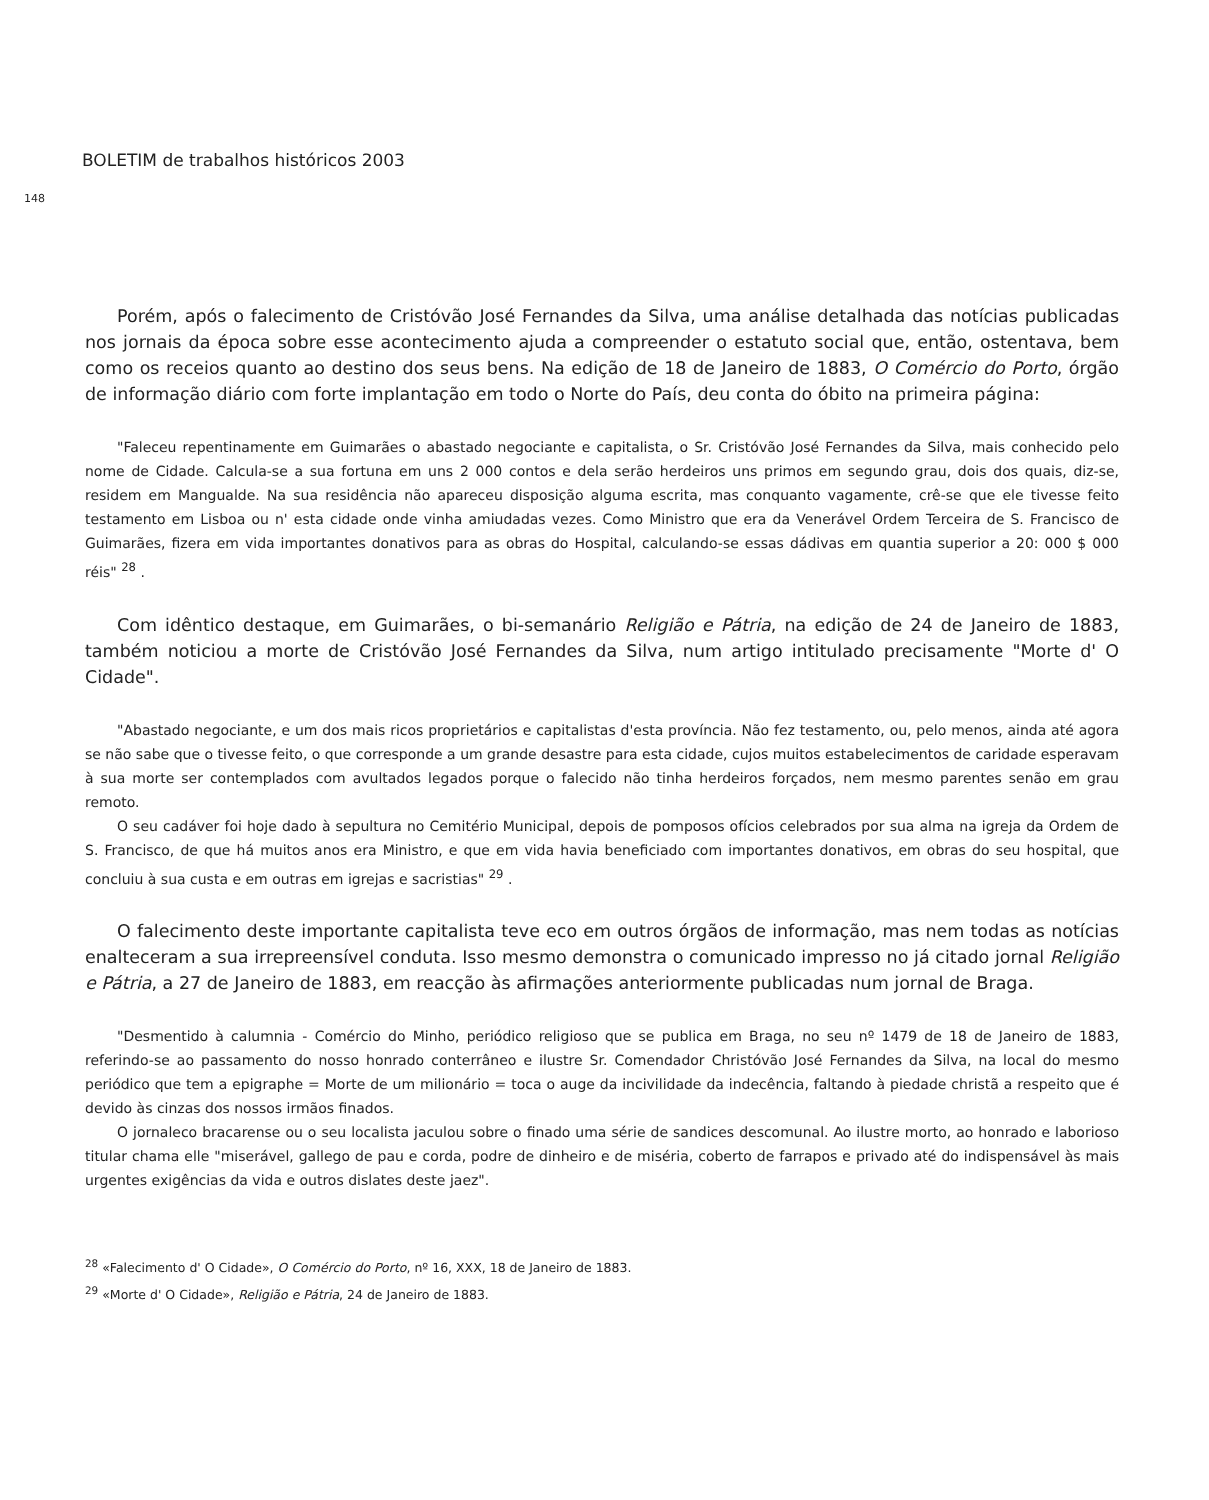BOLETIM de trabalhos históricos 2003
148
Porém, após o falecimento de Cristóvão José Fernandes da Silva, uma análise detalhada das notícias publicadas nos jornais da época sobre esse acontecimento ajuda a compreender o estatuto social que, então, ostentava, bem como os receios quanto ao destino dos seus bens. Na edição de 18 de Janeiro de 1883, O Comércio do Porto, órgão de informação diário com forte implantação em todo o Norte do País, deu conta do óbito na primeira página:
"Faleceu repentinamente em Guimarães o abastado negociante e capitalista, o Sr. Cristóvão José Fernandes da Silva, mais conhecido pelo nome de Cidade. Calcula-se a sua fortuna em uns 2 000 contos e dela serão herdeiros uns primos em segundo grau, dois dos quais, diz-se, residem em Mangualde. Na sua residência não apareceu disposição alguma escrita, mas conquanto vagamente, crê-se que ele tivesse feito testamento em Lisboa ou n' esta cidade onde vinha amiudadas vezes. Como Ministro que era da Venerável Ordem Terceira de S. Francisco de Guimarães, fizera em vida importantes donativos para as obras do Hospital, calculando-se essas dádivas em quantia superior a 20: 000 $ 000 réis" <sup>28</sup> .
Com idêntico destaque, em Guimarães, o bi-semanário Religião e Pátria, na edição de 24 de Janeiro de 1883, também noticiou a morte de Cristóvão José Fernandes da Silva, num artigo intitulado precisamente "Morte d' O Cidade".
"Abastado negociante, e um dos mais ricos proprietários e capitalistas d'esta província. Não fez testamento, ou, pelo menos, ainda até agora se não sabe que o tivesse feito, o que corresponde a um grande desastre para esta cidade, cujos muitos estabelecimentos de caridade esperavam à sua morte ser contemplados com avultados legados porque o falecido não tinha herdeiros forçados, nem mesmo parentes senão em grau remoto.
O seu cadáver foi hoje dado à sepultura no Cemitério Municipal, depois de pomposos ofícios celebrados por sua alma na igreja da Ordem de S. Francisco, de que há muitos anos era Ministro, e que em vida havia beneficiado com importantes donativos, em obras do seu hospital, que concluiu à sua custa e em outras em igrejas e sacristias" <sup>29</sup> .
O falecimento deste importante capitalista teve eco em outros órgãos de informação, mas nem todas as notícias enalteceram a sua irrepreensível conduta. Isso mesmo demonstra o comunicado impresso no já citado jornal Religião e Pátria, a 27 de Janeiro de 1883, em reacção às afirmações anteriormente publicadas num jornal de Braga.
"Desmentido à calumnia - Comércio do Minho, periódico religioso que se publica em Braga, no seu nº 1479 de 18 de Janeiro de 1883, referindo-se ao passamento do nosso honrado conterrâneo e ilustre Sr. Comendador Christóvão José Fernandes da Silva, na local do mesmo periódico que tem a epigraphe = Morte de um milionário = toca o auge da incivilidade da indecência, faltando à piedade christã a respeito que é devido às cinzas dos nossos irmãos finados.
O jornaleco bracarense ou o seu localista jaculou sobre o finado uma série de sandices descomunal. Ao ilustre morto, ao honrado e laborioso titular chama elle "miserável, gallego de pau e corda, podre de dinheiro e de miséria, coberto de farrapos e privado até do indispensável às mais urgentes exigências da vida e outros dislates deste jaez".
<sup>28</sup> «Falecimento d' O Cidade», O Comércio do Porto, nº 16, XXX, 18 de Janeiro de 1883.
<sup>29</sup> «Morte d' O Cidade», Religião e Pátria, 24 de Janeiro de 1883.